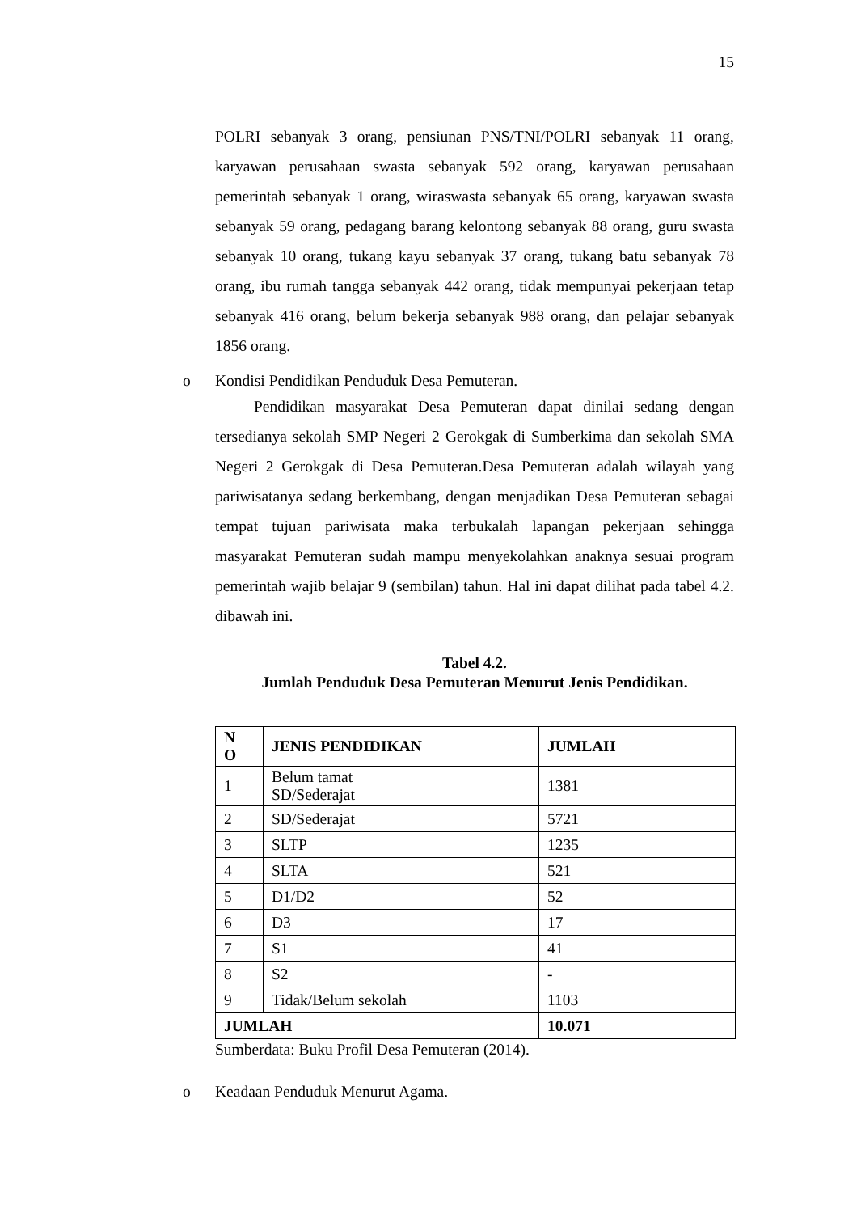15
POLRI sebanyak 3 orang, pensiunan PNS/TNI/POLRI sebanyak 11 orang, karyawan perusahaan swasta sebanyak 592 orang, karyawan perusahaan pemerintah sebanyak 1 orang, wiraswasta sebanyak 65 orang, karyawan swasta sebanyak 59 orang, pedagang barang kelontong sebanyak 88 orang, guru swasta sebanyak 10 orang, tukang kayu sebanyak 37 orang, tukang batu sebanyak 78 orang, ibu rumah tangga sebanyak 442 orang, tidak mempunyai pekerjaan tetap sebanyak 416 orang, belum bekerja sebanyak 988 orang, dan pelajar sebanyak 1856 orang.
o Kondisi Pendidikan Penduduk Desa Pemuteran.
Pendidikan masyarakat Desa Pemuteran dapat dinilai sedang dengan tersedianya sekolah SMP Negeri 2 Gerokgak di Sumberkima dan sekolah SMA Negeri 2 Gerokgak di Desa Pemuteran.Desa Pemuteran adalah wilayah yang pariwisatanya sedang berkembang, dengan menjadikan Desa Pemuteran sebagai tempat tujuan pariwisata maka terbukalah lapangan pekerjaan sehingga masyarakat Pemuteran sudah mampu menyekolahkan anaknya sesuai program pemerintah wajib belajar 9 (sembilan) tahun. Hal ini dapat dilihat pada tabel 4.2. dibawah ini.
Tabel 4.2.
Jumlah Penduduk Desa Pemuteran Menurut Jenis Pendidikan.
| N O | JENIS PENDIDIKAN | JUMLAH |
| --- | --- | --- |
| 1 | Belum tamat SD/Sederajat | 1381 |
| 2 | SD/Sederajat | 5721 |
| 3 | SLTP | 1235 |
| 4 | SLTA | 521 |
| 5 | D1/D2 | 52 |
| 6 | D3 | 17 |
| 7 | S1 | 41 |
| 8 | S2 | - |
| 9 | Tidak/Belum sekolah | 1103 |
| JUMLAH | | 10.071 |
Sumberdata: Buku Profil Desa Pemuteran (2014).
o Keadaan Penduduk Menurut Agama.